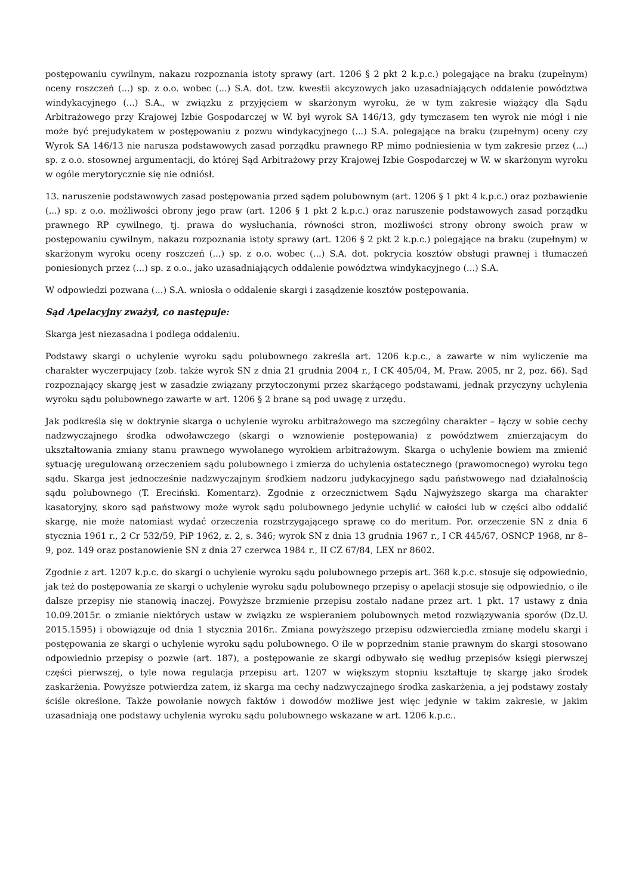postępowaniu cywilnym, nakazu rozpoznania istoty sprawy (art. 1206 § 2 pkt 2 k.p.c.) polegające na braku (zupełnym) oceny roszczeń (...) sp. z o.o. wobec (...) S.A. dot. tzw. kwestii akcyzowych jako uzasadniających oddalenie powództwa windykacyjnego (...) S.A., w związku z przyjęciem w skarżonym wyroku, że w tym zakresie wiążący dla Sądu Arbitrażowego przy Krajowej Izbie Gospodarczej w W. był wyrok SA 146/13, gdy tymczasem ten wyrok nie mógł i nie może być prejudykatem w postępowaniu z pozwu windykacyjnego (...) S.A. polegające na braku (zupełnym) oceny czy Wyrok SA 146/13 nie narusza podstawowych zasad porządku prawnego RP mimo podniesienia w tym zakresie przez (...) sp. z o.o. stosownej argumentacji, do której Sąd Arbitrażowy przy Krajowej Izbie Gospodarczej w W. w skarżonym wyroku w ogóle merytorycznie się nie odniósł.
13. naruszenie podstawowych zasad postępowania przed sądem polubownym (art. 1206 § 1 pkt 4 k.p.c.) oraz pozbawienie (...) sp. z o.o. możliwości obrony jego praw (art. 1206 § 1 pkt 2 k.p.c.) oraz naruszenie podstawowych zasad porządku prawnego RP cywilnego, tj. prawa do wysłuchania, równości stron, możliwości strony obrony swoich praw w postępowaniu cywilnym, nakazu rozpoznania istoty sprawy (art. 1206 § 2 pkt 2 k.p.c.) polegające na braku (zupełnym) w skarżonym wyroku oceny roszczeń (...) sp. z o.o. wobec (...) S.A. dot. pokrycia kosztów obsługi prawnej i tłumaczeń poniesionych przez (...) sp. z o.o., jako uzasadniających oddalenie powództwa windykacyjnego (...) S.A.
W odpowiedzi pozwana (...) S.A. wniosła o oddalenie skargi i zasądzenie kosztów postępowania.
Sąd Apelacyjny zważył, co następuje:
Skarga jest niezasadna i podlega oddaleniu.
Podstawy skargi o uchylenie wyroku sądu polubownego zakreśla art. 1206 k.p.c., a zawarte w nim wyliczenie ma charakter wyczerpujący (zob. także wyrok SN z dnia 21 grudnia 2004 r., I CK 405/04, M. Praw. 2005, nr 2, poz. 66). Sąd rozpoznający skargę jest w zasadzie związany przytoczonymi przez skarżącego podstawami, jednak przyczyny uchylenia wyroku sądu polubownego zawarte w art. 1206 § 2 brane są pod uwagę z urzędu.
Jak podkreśla się w doktrynie skarga o uchylenie wyroku arbitrażowego ma szczególny charakter – łączy w sobie cechy nadzwyczajnego środka odwoławczego (skargi o wznowienie postępowania) z powództwem zmierzającym do ukształtowania zmiany stanu prawnego wywołanego wyrokiem arbitrażowym. Skarga o uchylenie bowiem ma zmienić sytuację uregulowaną orzeczeniem sądu polubownego i zmierza do uchylenia ostatecznego (prawomocnego) wyroku tego sądu. Skarga jest jednocześnie nadzwyczajnym środkiem nadzoru judykacyjnego sądu państwowego nad działalnością sądu polubownego (T. Ereciński. Komentarz). Zgodnie z orzecznictwem Sądu Najwyższego skarga ma charakter kasatoryjny, skoro sąd państwowy może wyrok sądu polubownego jedynie uchylić w całości lub w części albo oddalić skargę, nie może natomiast wydać orzeczenia rozstrzygającego sprawę co do meritum. Por. orzeczenie SN z dnia 6 stycznia 1961 r., 2 Cr 532/59, PiP 1962, z. 2, s. 346; wyrok SN z dnia 13 grudnia 1967 r., I CR 445/67, OSNCP 1968, nr 8–9, poz. 149 oraz postanowienie SN z dnia 27 czerwca 1984 r., II CZ 67/84, LEX nr 8602.
Zgodnie z art. 1207 k.p.c. do skargi o uchylenie wyroku sądu polubownego przepis art. 368 k.p.c. stosuje się odpowiednio, jak też do postępowania ze skargi o uchylenie wyroku sądu polubownego przepisy o apelacji stosuje się odpowiednio, o ile dalsze przepisy nie stanowią inaczej. Powyższe brzmienie przepisu zostało nadane przez art. 1 pkt. 17 ustawy z dnia 10.09.2015r. o zmianie niektórych ustaw w związku ze wspieraniem polubownych metod rozwiązywania sporów (Dz.U. 2015.1595) i obowiązuje od dnia 1 stycznia 2016r.. Zmiana powyższego przepisu odzwierciedla zmianę modelu skargi i postępowania ze skargi o uchylenie wyroku sądu polubownego. O ile w poprzednim stanie prawnym do skargi stosowano odpowiednio przepisy o pozwie (art. 187), a postępowanie ze skargi odbywało się według przepisów księgi pierwszej części pierwszej, o tyle nowa regulacja przepisu art. 1207 w większym stopniu kształtuje tę skargę jako środek zaskarżenia. Powyższe potwierdza zatem, iż skarga ma cechy nadzwyczajnego środka zaskarżenia, a jej podstawy zostały ściśle określone. Także powołanie nowych faktów i dowodów możliwe jest więc jedynie w takim zakresie, w jakim uzasadniają one podstawy uchylenia wyroku sądu polubownego wskazane w art. 1206 k.p.c..